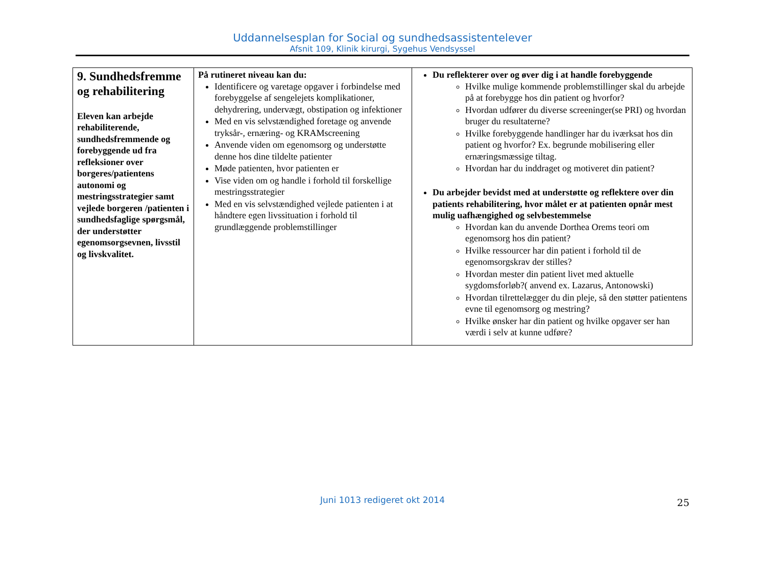Uddannelsesplan for Social og sundhedsassistentelever
Afsnit 109, Klinik kirurgi, Sygehus Vendsyssel
| 9. Sundhedsfremme og rehabilitering Eleven kan arbejde rehabiliterende, sundhedsfremmende og forebyggende ud fra refleksioner over borgeres/patientens autonomi og mestringsstrategier samt vejlede borgeren /patienten i sundhedsfaglige spørgsmål, der understøtter egenomsorgsevnen, livsstil og livskvalitet. | På rutineret niveau kan du: Identificere og varetage opgaver i forbindelse med forebyggelse af sengelejets komplikationer, dehydrering, undervægt, obstipation og infektioner Med en vis selvstændighed foretage og anvende tryksår-, ernæring- og KRAMscreening Anvende viden om egenomsorg og understøtte denne hos dine tildelte patienter Møde patienten, hvor patienten er Vise viden om og handle i forhold til forskellige mestringsstrategier Med en vis selvstændighed vejlede patienten i at håndtere egen livssituation i forhold til grundlæggende problemstillinger | Du reflekterer over og øver dig i at handle forebyggende Hvilke mulige kommende problemstillinger skal du arbejde på at forebygge hos din patient og hvorfor? Hvordan udfører du diverse screeninger(se PRI) og hvordan bruger du resultaterne? Hvilke forebyggende handlinger har du iværksat hos din patient og hvorfor? Ex. begrunde mobilisering eller ernæringsmæssige tiltag. Hvordan har du inddraget og motiveret din patient? Du arbejder bevidst med at understøtte og reflektere over din patients rehabilitering, hvor målet er at patienten opnår mest mulig uafhængighed og selvbestemmelse Hvordan kan du anvende Dorthea Orems teori om egenomsorg hos din patient? Hvilke ressourcer har din patient i forhold til de egenomsorgskrav der stilles? Hvordan mester din patient livet med aktuelle sygdomsforløb?( anvend ex. Lazarus, Antonowski) Hvordan tilrettelægger du din pleje, så den støtter patientens evne til egenomsorg og mestring? Hvilke ønsker har din patient og hvilke opgaver ser han værdi i selv at kunne udføre? |
Juni 1013 redigeret okt 2014 25